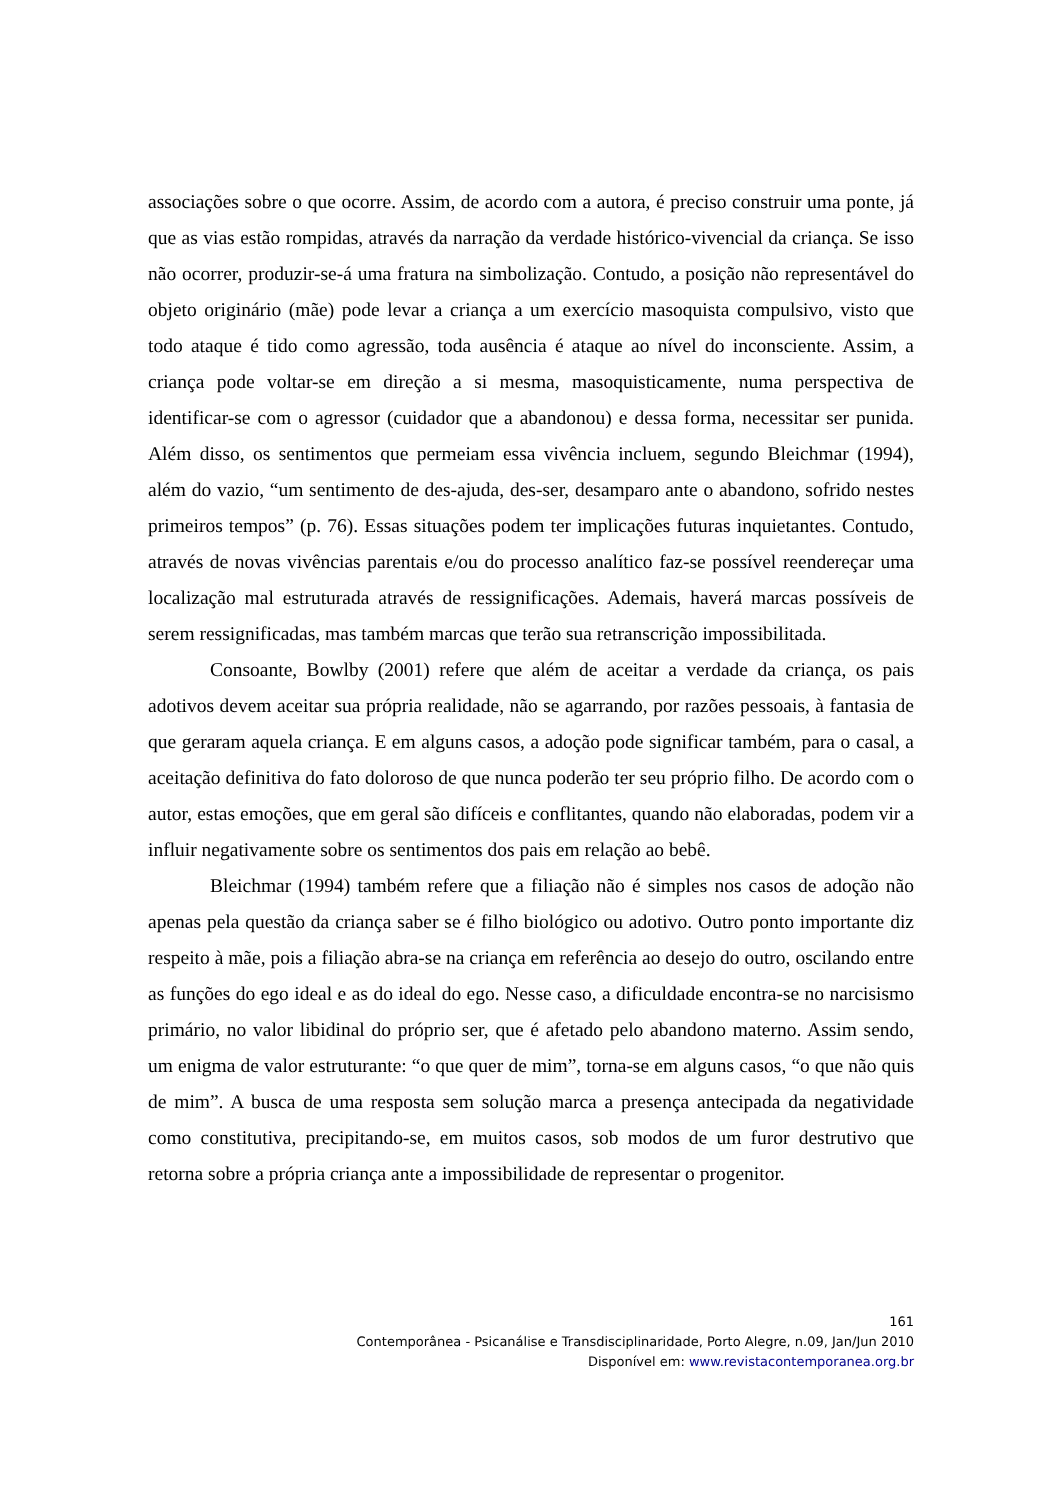associações sobre o que ocorre. Assim, de acordo com a autora, é preciso construir uma ponte, já que as vias estão rompidas, através da narração da verdade histórico-vivencial da criança. Se isso não ocorrer, produzir-se-á uma fratura na simbolização. Contudo, a posição não representável do objeto originário (mãe) pode levar a criança a um exercício masoquista compulsivo, visto que todo ataque é tido como agressão, toda ausência é ataque ao nível do inconsciente. Assim, a criança pode voltar-se em direção a si mesma, masoquisticamente, numa perspectiva de identificar-se com o agressor (cuidador que a abandonou) e dessa forma, necessitar ser punida. Além disso, os sentimentos que permeiam essa vivência incluem, segundo Bleichmar (1994), além do vazio, “um sentimento de des-ajuda, des-ser, desamparo ante o abandono, sofrido nestes primeiros tempos” (p. 76). Essas situações podem ter implicações futuras inquietantes. Contudo, através de novas vivências parentais e/ou do processo analítico faz-se possível reendereçar uma localização mal estruturada através de ressignificações. Ademais, haverá marcas possíveis de serem ressignificadas, mas também marcas que terão sua retranscrição impossibilitada.
Consoante, Bowlby (2001) refere que além de aceitar a verdade da criança, os pais adotivos devem aceitar sua própria realidade, não se agarrando, por razões pessoais, à fantasia de que geraram aquela criança. E em alguns casos, a adoção pode significar também, para o casal, a aceitação definitiva do fato doloroso de que nunca poderão ter seu próprio filho. De acordo com o autor, estas emoções, que em geral são difíceis e conflitantes, quando não elaboradas, podem vir a influir negativamente sobre os sentimentos dos pais em relação ao bebê.
Bleichmar (1994) também refere que a filiação não é simples nos casos de adoção não apenas pela questão da criança saber se é filho biológico ou adotivo. Outro ponto importante diz respeito à mãe, pois a filiação abra-se na criança em referência ao desejo do outro, oscilando entre as funções do ego ideal e as do ideal do ego. Nesse caso, a dificuldade encontra-se no narcisismo primário, no valor libidinal do próprio ser, que é afetado pelo abandono materno. Assim sendo, um enigma de valor estruturante: “o que quer de mim”, torna-se em alguns casos, “o que não quis de mim”. A busca de uma resposta sem solução marca a presença antecipada da negatividade como constitutiva, precipitando-se, em muitos casos, sob modos de um furor destrutivo que retorna sobre a própria criança ante a impossibilidade de representar o progenitor.
161
Contemporânea - Psicanálise e Transdisciplinaridade, Porto Alegre, n.09, Jan/Jun 2010
Disponível em: www.revistacontemporanea.org.br